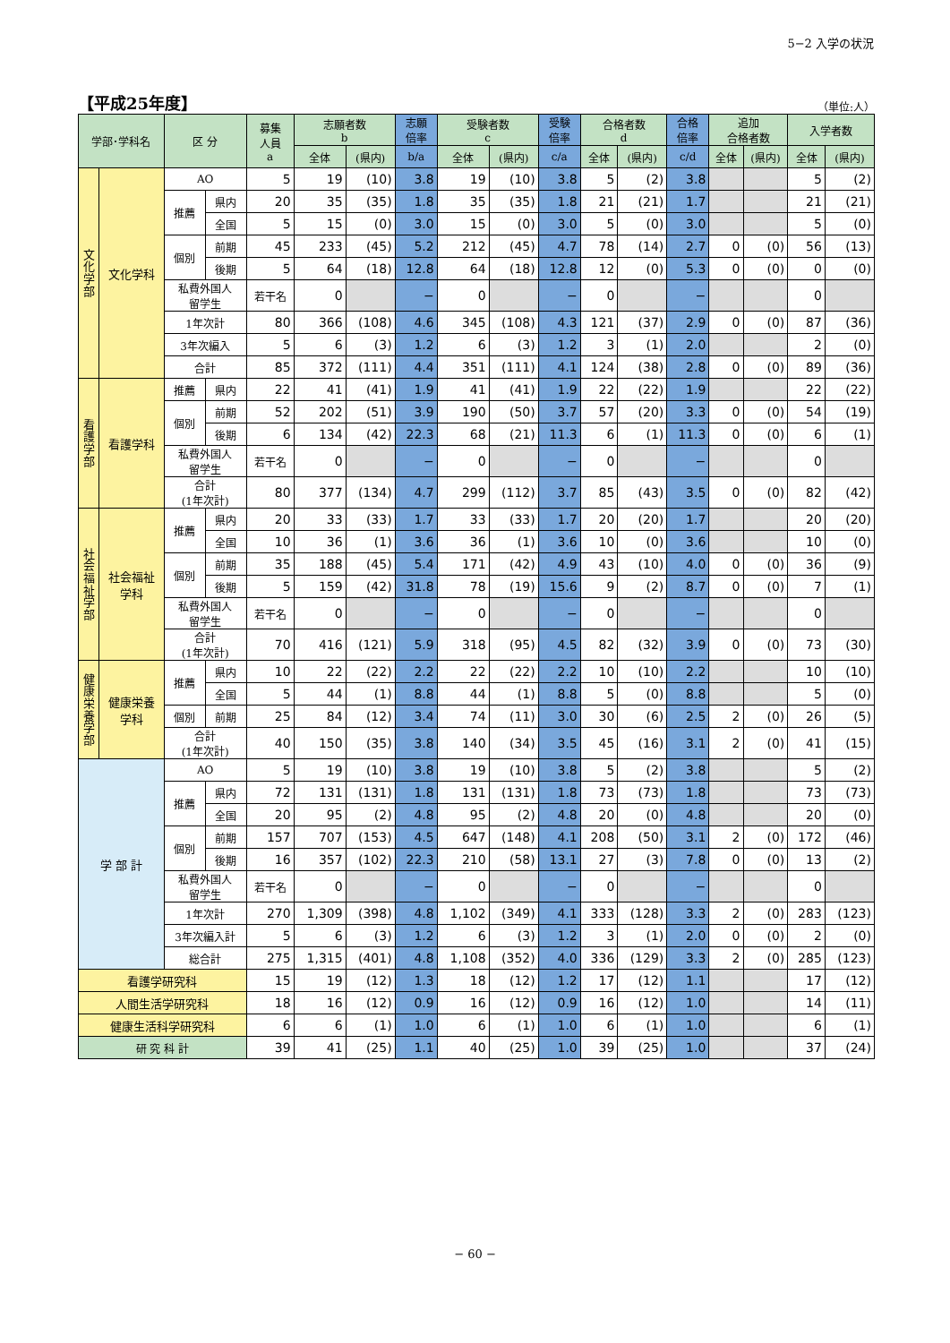5−2 入学の状況
【平成25年度】
（単位:人）
| 学部･学科名 | | 区 分 | | 募集 人員 a | 志願者数 b | | 志願 倍率 | 受験者数 c | | 受験 倍率 | 合格者数 d | | 合格 倍率 | 追加 合格者数 | | 入学者数 | |
| --- | --- | --- | --- | --- | --- | --- | --- | --- | --- | --- | --- | --- | --- | --- | --- | --- | --- |
| | | | | | 全体 | (県内) | b/a | 全体 | (県内) | c/a | 全体 | (県内) | c/d | 全体 | (県内) | 全体 | (県内) |
| 文化学部 | 文化学科 | AO | | 5 | 19 | (10) | 3.8 | 19 | (10) | 3.8 | 5 | (2) | 3.8 | | | 5 | (2) |
| | | 推薦 | 県内 | 20 | 35 | (35) | 1.8 | 35 | (35) | 1.8 | 21 | (21) | 1.7 | | | 21 | (21) |
| | | | 全国 | 5 | 15 | (0) | 3.0 | 15 | (0) | 3.0 | 5 | (0) | 3.0 | | | 5 | (0) |
| | | 個別 | 前期 | 45 | 233 | (45) | 5.2 | 212 | (45) | 4.7 | 78 | (14) | 2.7 | 0 | (0) | 56 | (13) |
| | | | 後期 | 5 | 64 | (18) | 12.8 | 64 | (18) | 12.8 | 12 | (0) | 5.3 | 0 | (0) | 0 | (0) |
| | | 私費外国人 留学生 | | 若干名 | 0 | | − | 0 | | − | 0 | | − | | | 0 | |
| | | 1年次計 | | 80 | 366 | (108) | 4.6 | 345 | (108) | 4.3 | 121 | (37) | 2.9 | 0 | (0) | 87 | (36) |
| | | 3年次編入 | | 5 | 6 | (3) | 1.2 | 6 | (3) | 1.2 | 3 | (1) | 2.0 | | | 2 | (0) |
| | | 合計 | | 85 | 372 | (111) | 4.4 | 351 | (111) | 4.1 | 124 | (38) | 2.8 | 0 | (0) | 89 | (36) |
| 看護学部 | 看護学科 | 推薦 | 県内 | 22 | 41 | (41) | 1.9 | 41 | (41) | 1.9 | 22 | (22) | 1.9 | | | 22 | (22) |
| | | 個別 | 前期 | 52 | 202 | (51) | 3.9 | 190 | (50) | 3.7 | 57 | (20) | 3.3 | 0 | (0) | 54 | (19) |
| | | | 後期 | 6 | 134 | (42) | 22.3 | 68 | (21) | 11.3 | 6 | (1) | 11.3 | 0 | (0) | 6 | (1) |
| | | 私費外国人 留学生 | | 若干名 | 0 | | − | 0 | | − | 0 | | − | | | 0 | |
| | | 合計 (1年次計) | | 80 | 377 | (134) | 4.7 | 299 | (112) | 3.7 | 85 | (43) | 3.5 | 0 | (0) | 82 | (42) |
| 社会福祉学部 | 社会福祉 学科 | 推薦 | 県内 | 20 | 33 | (33) | 1.7 | 33 | (33) | 1.7 | 20 | (20) | 1.7 | | | 20 | (20) |
| | | | 全国 | 10 | 36 | (1) | 3.6 | 36 | (1) | 3.6 | 10 | (0) | 3.6 | | | 10 | (0) |
| | | 個別 | 前期 | 35 | 188 | (45) | 5.4 | 171 | (42) | 4.9 | 43 | (10) | 4.0 | 0 | (0) | 36 | (9) |
| | | | 後期 | 5 | 159 | (42) | 31.8 | 78 | (19) | 15.6 | 9 | (2) | 8.7 | 0 | (0) | 7 | (1) |
| | | 私費外国人 留学生 | | 若干名 | 0 | | − | 0 | | − | 0 | | − | | | 0 | |
| | | 合計 (1年次計) | | 70 | 416 | (121) | 5.9 | 318 | (95) | 4.5 | 82 | (32) | 3.9 | 0 | (0) | 73 | (30) |
| 健康栄養学部 | 健康栄養 学科 | 推薦 | 県内 | 10 | 22 | (22) | 2.2 | 22 | (22) | 2.2 | 10 | (10) | 2.2 | | | 10 | (10) |
| | | | 全国 | 5 | 44 | (1) | 8.8 | 44 | (1) | 8.8 | 5 | (0) | 8.8 | | | 5 | (0) |
| | | 個別 | 前期 | 25 | 84 | (12) | 3.4 | 74 | (11) | 3.0 | 30 | (6) | 2.5 | 2 | (0) | 26 | (5) |
| | | 合計 (1年次計) | | 40 | 150 | (35) | 3.8 | 140 | (34) | 3.5 | 45 | (16) | 3.1 | 2 | (0) | 41 | (15) |
| 学 部 計 | | AO | | 5 | 19 | (10) | 3.8 | 19 | (10) | 3.8 | 5 | (2) | 3.8 | | | 5 | (2) |
| | | 推薦 | 県内 | 72 | 131 | (131) | 1.8 | 131 | (131) | 1.8 | 73 | (73) | 1.8 | | | 73 | (73) |
| | | | 全国 | 20 | 95 | (2) | 4.8 | 95 | (2) | 4.8 | 20 | (0) | 4.8 | | | 20 | (0) |
| | | 個別 | 前期 | 157 | 707 | (153) | 4.5 | 647 | (148) | 4.1 | 208 | (50) | 3.1 | 2 | (0) | 172 | (46) |
| | | | 後期 | 16 | 357 | (102) | 22.3 | 210 | (58) | 13.1 | 27 | (3) | 7.8 | 0 | (0) | 13 | (2) |
| | | 私費外国人 留学生 | | 若干名 | 0 | | − | 0 | | − | 0 | | − | | | 0 | |
| | | 1年次計 | | 270 | 1,309 | (398) | 4.8 | 1,102 | (349) | 4.1 | 333 | (128) | 3.3 | 2 | (0) | 283 | (123) |
| | | 3年次編入計 | | 5 | 6 | (3) | 1.2 | 6 | (3) | 1.2 | 3 | (1) | 2.0 | 0 | (0) | 2 | (0) |
| | | 総合計 | | 275 | 1,315 | (401) | 4.8 | 1,108 | (352) | 4.0 | 336 | (129) | 3.3 | 2 | (0) | 285 | (123) |
| 看護学研究科 | | | | 15 | 19 | (12) | 1.3 | 18 | (12) | 1.2 | 17 | (12) | 1.1 | | | 17 | (12) |
| 人間生活学研究科 | | | | 18 | 16 | (12) | 0.9 | 16 | (12) | 0.9 | 16 | (12) | 1.0 | | | 14 | (11) |
| 健康生活科学研究科 | | | | 6 | 6 | (1) | 1.0 | 6 | (1) | 1.0 | 6 | (1) | 1.0 | | | 6 | (1) |
| 研 究 科 計 | | | | 39 | 41 | (25) | 1.1 | 40 | (25) | 1.0 | 39 | (25) | 1.0 | | | 37 | (24) |
− 60 −